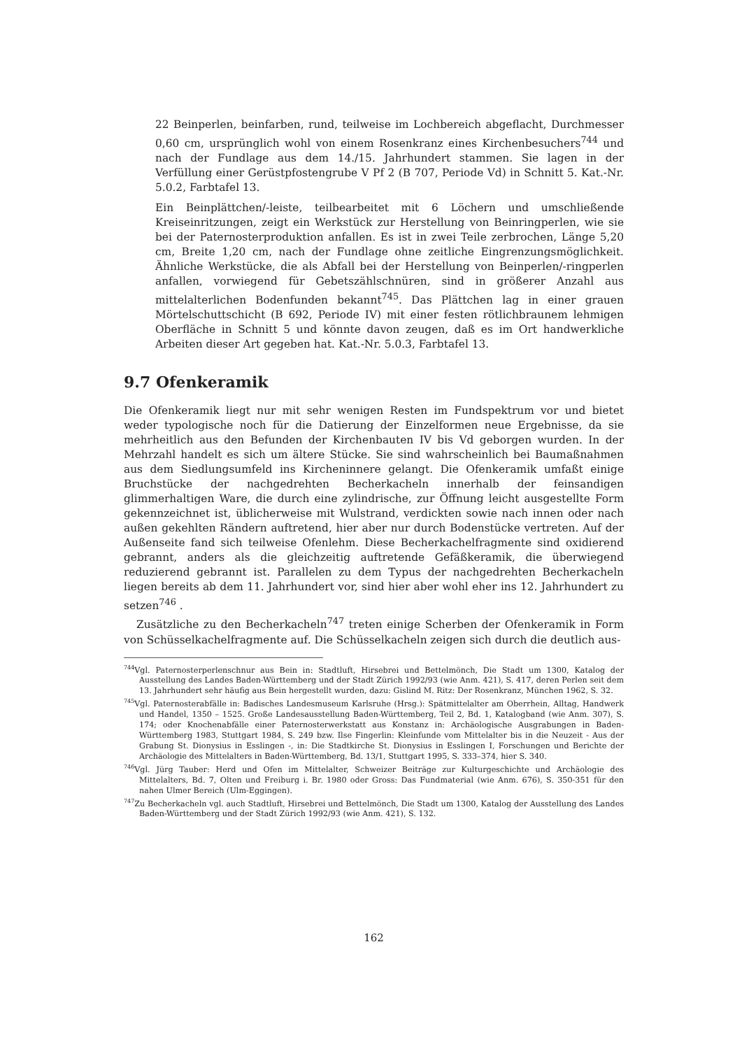22 Beinperlen, beinfarben, rund, teilweise im Lochbereich abgeflacht, Durchmesser 0,60 cm, ursprünglich wohl von einem Rosenkranz eines Kirchenbesuchers<sup>744</sup> und nach der Fundlage aus dem 14./15. Jahrhundert stammen. Sie lagen in der Verfüllung einer Gerüstpfostengrube V Pf 2 (B 707, Periode Vd) in Schnitt 5. Kat.-Nr. 5.0.2, Farbtafel 13.
Ein Beinplättchen/-leiste, teilbearbeitet mit 6 Löchern und umschließende Kreiseinritzungen, zeigt ein Werkstück zur Herstellung von Beinringperlen, wie sie bei der Paternosterproduktion anfallen. Es ist in zwei Teile zerbrochen, Länge 5,20 cm, Breite 1,20 cm, nach der Fundlage ohne zeitliche Eingrenzungsmöglichkeit. Ähnliche Werkstücke, die als Abfall bei der Herstellung von Beinperlen/-ringperlen anfallen, vorwiegend für Gebetszählschnüren, sind in größerer Anzahl aus mittelalterlichen Bodenfunden bekannt<sup>745</sup>. Das Plättchen lag in einer grauen Mörtelschuttschicht (B 692, Periode IV) mit einer festen rötlichbraunem lehmigen Oberfläche in Schnitt 5 und könnte davon zeugen, daß es im Ort handwerkliche Arbeiten dieser Art gegeben hat. Kat.-Nr. 5.0.3, Farbtafel 13.
9.7 Ofenkeramik
Die Ofenkeramik liegt nur mit sehr wenigen Resten im Fundspektrum vor und bietet weder typologische noch für die Datierung der Einzelformen neue Ergebnisse, da sie mehrheitlich aus den Befunden der Kirchenbauten IV bis Vd geborgen wurden. In der Mehrzahl handelt es sich um ältere Stücke. Sie sind wahrscheinlich bei Baumaßnahmen aus dem Siedlungsumfeld ins Kircheninnere gelangt. Die Ofenkeramik umfaßt einige Bruchstücke der nachgedrehten Becherkacheln innerhalb der feinsandigen glimmerhaltigen Ware, die durch eine zylindrische, zur Öffnung leicht ausgestellte Form gekennzeichnet ist, üblicherweise mit Wulstrand, verdickten sowie nach innen oder nach außen gekehlten Rändern auftretend, hier aber nur durch Bodenstücke vertreten. Auf der Außenseite fand sich teilweise Ofenlehm. Diese Becherkachelfragmente sind oxidierend gebrannt, anders als die gleichzeitig auftretende Gefäßkeramik, die überwiegend reduzierend gebrannt ist. Parallelen zu dem Typus der nachgedrehten Becherkacheln liegen bereits ab dem 11. Jahrhundert vor, sind hier aber wohl eher ins 12. Jahrhundert zu setzen<sup>746</sup> .
Zusätzliche zu den Becherkacheln<sup>747</sup> treten einige Scherben der Ofenkeramik in Form von Schüsselkachelfragmente auf. Die Schüsselkacheln zeigen sich durch die deutlich aus-
<sup>744</sup> Vgl. Paternosterperlenschnur aus Bein in: Stadtluft, Hirsebrei und Bettelmönch, Die Stadt um 1300, Katalog der Ausstellung des Landes Baden-Württemberg und der Stadt Zürich 1992/93 (wie Anm. 421), S. 417, deren Perlen seit dem 13. Jahrhundert sehr häufig aus Bein hergestellt wurden, dazu: Gislind M. Ritz: Der Rosenkranz, München 1962, S. 32.
<sup>745</sup> Vgl. Paternosterabfälle in: Badisches Landesmuseum Karlsruhe (Hrsg.): Spätmittelalter am Oberrhein, Alltag, Handwerk und Handel, 1350 – 1525. Große Landesausstellung Baden-Württemberg, Teil 2, Bd. 1, Katalogband (wie Anm. 307), S. 174; oder Knochenabfälle einer Paternosterwerkstatt aus Konstanz in: Archäologische Ausgrabungen in Baden-Württemberg 1983, Stuttgart 1984, S. 249 bzw. Ilse Fingerlin: Kleinfunde vom Mittelalter bis in die Neuzeit - Aus der Grabung St. Dionysius in Esslingen -, in: Die Stadtkirche St. Dionysius in Esslingen I, Forschungen und Berichte der Archäologie des Mittelalters in Baden-Württemberg, Bd. 13/1, Stuttgart 1995, S. 333–374, hier S. 340.
<sup>746</sup> Vgl. Jürg Tauber: Herd und Ofen im Mittelalter, Schweizer Beiträge zur Kulturgeschichte und Archäologie des Mittelalters, Bd. 7, Olten und Freiburg i. Br. 1980 oder Gross: Das Fundmaterial (wie Anm. 676), S. 350-351 für den nahen Ulmer Bereich (Ulm-Eggingen).
<sup>747</sup> Zu Becherkacheln vgl. auch Stadtluft, Hirsebrei und Bettelmönch, Die Stadt um 1300, Katalog der Ausstellung des Landes Baden-Württemberg und der Stadt Zürich 1992/93 (wie Anm. 421), S. 132.
162